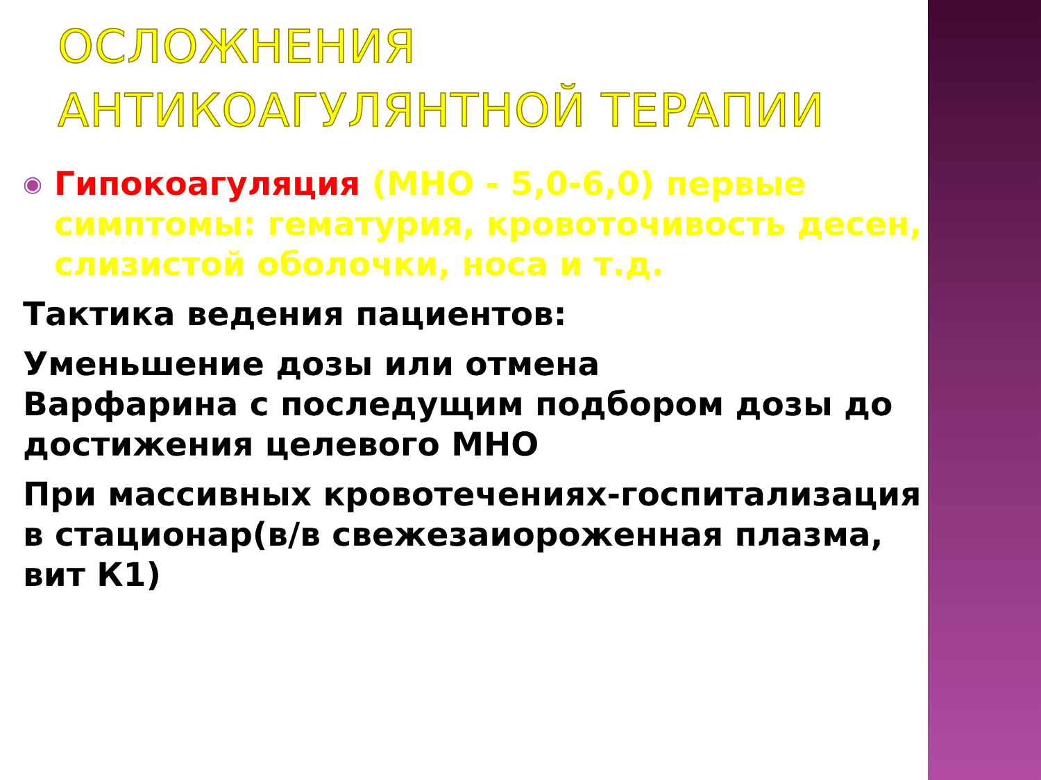ОСЛОЖНЕНИЯ
АНТИКОАГУЛЯНТНОЙ ТЕРАПИИ
◉
Гипокоагуляция (МНО - 5,0-6,0) первые симптомы: гематурия, кровоточивость десен, слизистой оболочки, носа и т.д.
Тактика ведения пациентов:
Уменьшение дозы или отмена
Варфарина с последущим подбором дозы до достижения целевого МНО
При массивных кровотечениях-госпитализация в стационар(в/в свежезаиороженная плазма, вит К1)